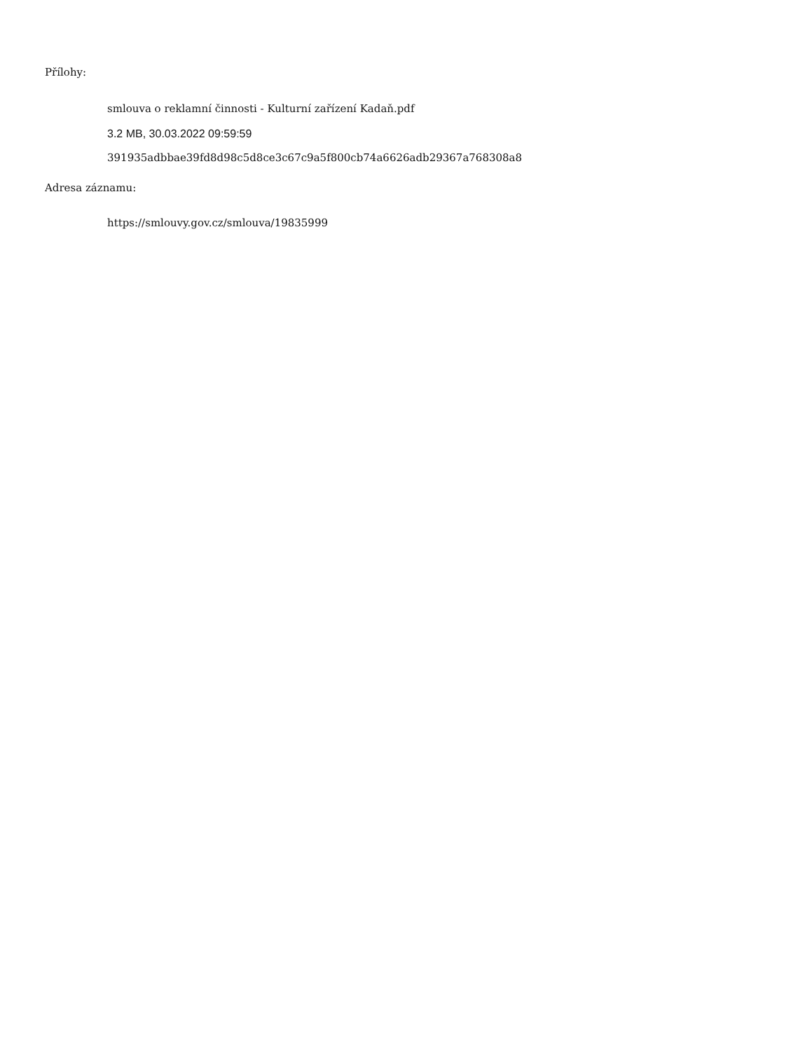Přílohy:
smlouva o reklamní činnosti - Kulturní zařízení Kadaň.pdf
3.2 MB, 30.03.2022 09:59:59
391935adbbae39fd8d98c5d8ce3c67c9a5f800cb74a6626adb29367a768308a8
Adresa záznamu:
https://smlouvy.gov.cz/smlouva/19835999